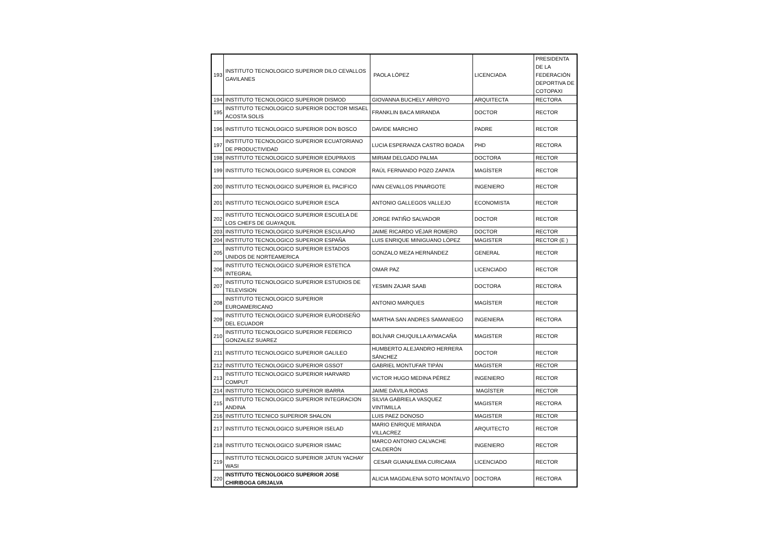| 193 | INSTITUTO TECNOLOGICO SUPERIOR DILO CEVALLOS GAVILANES | PAOLA LÓPEZ | LICENCIADA | PRESIDENTA DE LA FEDERACIÓN DEPORTIVA DE COTOPAXI |
| 194 | INSTITUTO TECNOLOGICO SUPERIOR DISMOD | GIOVANNA BUCHELY ARROYO | ARQUITECTA | RECTORA |
| 195 | INSTITUTO TECNOLOGICO SUPERIOR DOCTOR MISAEL ACOSTA SOLIS | FRANKLIN BACA MIRANDA | DOCTOR | RECTOR |
| 196 | INSTITUTO TECNOLOGICO SUPERIOR DON BOSCO | DAVIDE MARCHIO | PADRE | RECTOR |
| 197 | INSTITUTO TECNOLOGICO SUPERIOR ECUATORIANO DE PRODUCTIVIDAD | LUCIA ESPERANZA CASTRO BOADA | PHD | RECTORA |
| 198 | INSTITUTO TECNOLOGICO SUPERIOR EDUPRAXIS | MIRIAM DELGADO PALMA | DOCTORA | RECTOR |
| 199 | INSTITUTO TECNOLOGICO SUPERIOR EL CONDOR | RAÚL FERNANDO POZO ZAPATA | MAGÍSTER | RECTOR |
| 200 | INSTITUTO TECNOLOGICO SUPERIOR EL PACIFICO | IVAN CEVALLOS PINARGOTE | INGENIERO | RECTOR |
| 201 | INSTITUTO TECNOLOGICO SUPERIOR ESCA | ANTONIO GALLEGOS VALLEJO | ECONOMISTA | RECTOR |
| 202 | INSTITUTO TECNOLOGICO SUPERIOR ESCUELA DE LOS CHEFS DE GUAYAQUIL | JORGE PATIÑO SALVADOR | DOCTOR | RECTOR |
| 203 | INSTITUTO TECNOLOGICO SUPERIOR ESCULAPIO | JAIME RICARDO VÉJAR ROMERO | DOCTOR | RECTOR |
| 204 | INSTITUTO TECNOLOGICO SUPERIOR ESPAÑA | LUIS ENRIQUE MINIGUANO LÓPEZ | MAGISTER | RECTOR (E ) |
| 205 | INSTITUTO TECNOLOGICO SUPERIOR ESTADOS UNIDOS DE NORTEAMERICA | GONZALO MEZA HERNÁNDEZ | GENERAL | RECTOR |
| 206 | INSTITUTO TECNOLOGICO SUPERIOR ESTETICA INTEGRAL | OMAR PAZ | LICENCIADO | RECTOR |
| 207 | INSTITUTO TECNOLOGICO SUPERIOR ESTUDIOS DE TELEVISION | YESMIN ZAJAR SAAB | DOCTORA | RECTORA |
| 208 | INSTITUTO TECNOLOGICO SUPERIOR EUROAMERICANO | ANTONIO MARQUES | MAGÍSTER | RECTOR |
| 209 | INSTITUTO TECNOLOGICO SUPERIOR EURODISEÑO DEL ECUADOR | MARTHA SAN ANDRES SAMANIEGO | INGENIERA | RECTORA |
| 210 | INSTITUTO TECNOLOGICO SUPERIOR FEDERICO GONZALEZ SUAREZ | BOLÍVAR CHUQUILLA AYMACAÑA | MAGISTER | RECTOR |
| 211 | INSTITUTO TECNOLOGICO SUPERIOR GALILEO | HUMBERTO ALEJANDRO HERRERA SÁNCHEZ | DOCTOR | RECTOR |
| 212 | INSTITUTO TECNOLOGICO SUPERIOR GSSOT | GABRIEL MONTUFAR TIPÁN | MAGISTER | RECTOR |
| 213 | INSTITUTO TECNOLOGICO SUPERIOR HARVARD COMPUT | VICTOR HUGO MEDINA PÉREZ | INGENIERO | RECTOR |
| 214 | INSTITUTO TECNOLOGICO SUPERIOR IBARRA | JAIME DÁVILA RODAS | MAGÍSTER | RECTOR |
| 215 | INSTITUTO TECNOLOGICO SUPERIOR INTEGRACION ANDINA | SILVIA GABRIELA VASQUEZ VINTIMILLA | MAGISTER | RECTORA |
| 216 | INSTITUTO TECNICO SUPERIOR SHALON | LUIS PAEZ DONOSO | MAGISTER | RECTOR |
| 217 | INSTITUTO TECNOLOGICO SUPERIOR ISELAD | MARIO ENRIQUE MIRANDA VILLACREZ | ARQUITECTO | RECTOR |
| 218 | INSTITUTO TECNOLOGICO SUPERIOR ISMAC | MARCO ANTONIO CALVACHE CALDERÓN | INGENIERO | RECTOR |
| 219 | INSTITUTO TECNOLOGICO SUPERIOR JATUN YACHAY WASI | CESAR GUANALEMA CURICAMA | LICENCIADO | RECTOR |
| 220 | INSTITUTO TECNOLOGICO SUPERIOR JOSE CHIRIBOGA GRIJALVA | ALICIA MAGDALENA SOTO MONTALVO | DOCTORA | RECTORA |